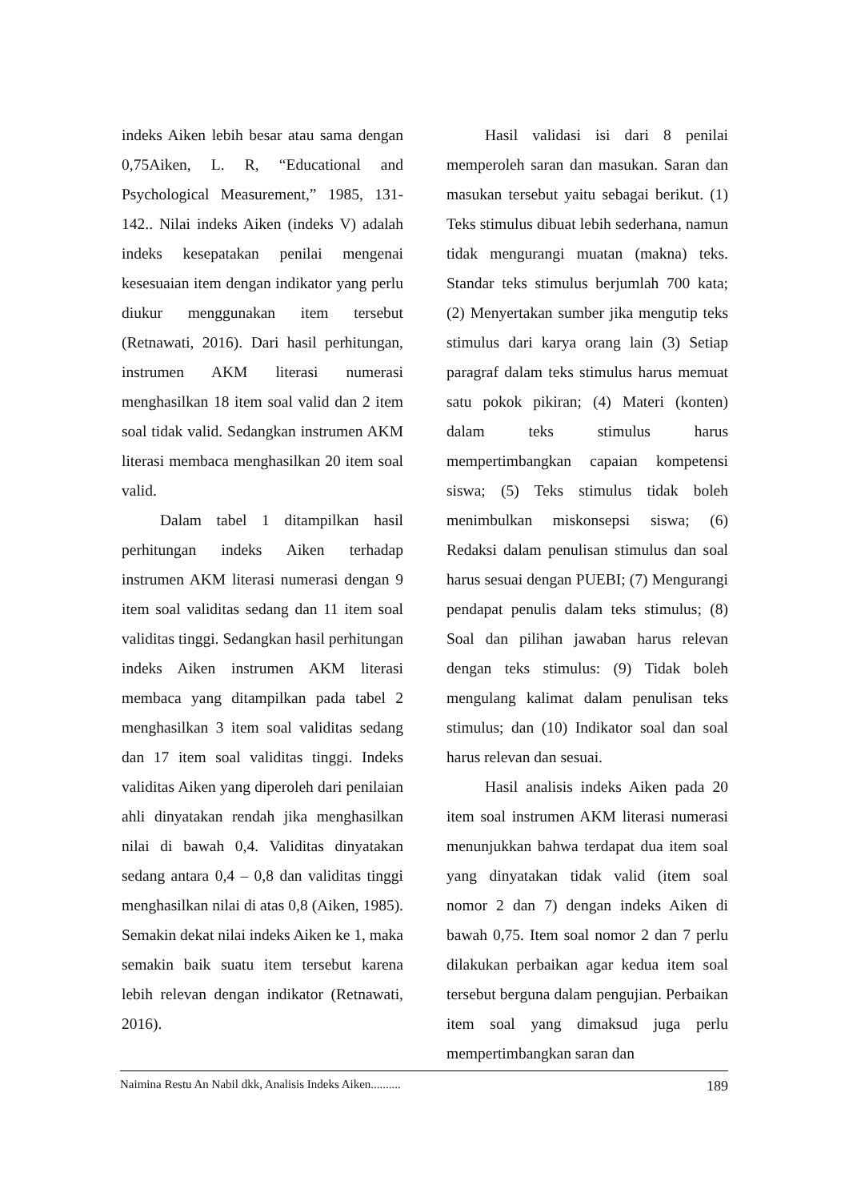indeks Aiken lebih besar atau sama dengan 0,75Aiken, L. R, “Educational and Psychological Measurement,” 1985, 131-142.. Nilai indeks Aiken (indeks V) adalah indeks kesepatakan penilai mengenai kesesuaian item dengan indikator yang perlu diukur menggunakan item tersebut (Retnawati, 2016). Dari hasil perhitungan, instrumen AKM literasi numerasi menghasilkan 18 item soal valid dan 2 item soal tidak valid. Sedangkan instrumen AKM literasi membaca menghasilkan 20 item soal valid.
Dalam tabel 1 ditampilkan hasil perhitungan indeks Aiken terhadap instrumen AKM literasi numerasi dengan 9 item soal validitas sedang dan 11 item soal validitas tinggi. Sedangkan hasil perhitungan indeks Aiken instrumen AKM literasi membaca yang ditampilkan pada tabel 2 menghasilkan 3 item soal validitas sedang dan 17 item soal validitas tinggi. Indeks validitas Aiken yang diperoleh dari penilaian ahli dinyatakan rendah jika menghasilkan nilai di bawah 0,4. Validitas dinyatakan sedang antara 0,4 – 0,8 dan validitas tinggi menghasilkan nilai di atas 0,8 (Aiken, 1985). Semakin dekat nilai indeks Aiken ke 1, maka semakin baik suatu item tersebut karena lebih relevan dengan indikator (Retnawati, 2016).
Hasil validasi isi dari 8 penilai memperoleh saran dan masukan. Saran dan masukan tersebut yaitu sebagai berikut. (1) Teks stimulus dibuat lebih sederhana, namun tidak mengurangi muatan (makna) teks. Standar teks stimulus berjumlah 700 kata; (2) Menyertakan sumber jika mengutip teks stimulus dari karya orang lain (3) Setiap paragraf dalam teks stimulus harus memuat satu pokok pikiran; (4) Materi (konten) dalam teks stimulus harus mempertimbangkan capaian kompetensi siswa; (5) Teks stimulus tidak boleh menimbulkan miskonsepsi siswa; (6) Redaksi dalam penulisan stimulus dan soal harus sesuai dengan PUEBI; (7) Mengurangi pendapat penulis dalam teks stimulus; (8) Soal dan pilihan jawaban harus relevan dengan teks stimulus: (9) Tidak boleh mengulang kalimat dalam penulisan teks stimulus; dan (10) Indikator soal dan soal harus relevan dan sesuai.
Hasil analisis indeks Aiken pada 20 item soal instrumen AKM literasi numerasi menunjukkan bahwa terdapat dua item soal yang dinyatakan tidak valid (item soal nomor 2 dan 7) dengan indeks Aiken di bawah 0,75. Item soal nomor 2 dan 7 perlu dilakukan perbaikan agar kedua item soal tersebut berguna dalam pengujian. Perbaikan item soal yang dimaksud juga perlu mempertimbangkan saran dan
Naimina Restu An Nabil dkk, Analisis Indeks Aiken.......... 189